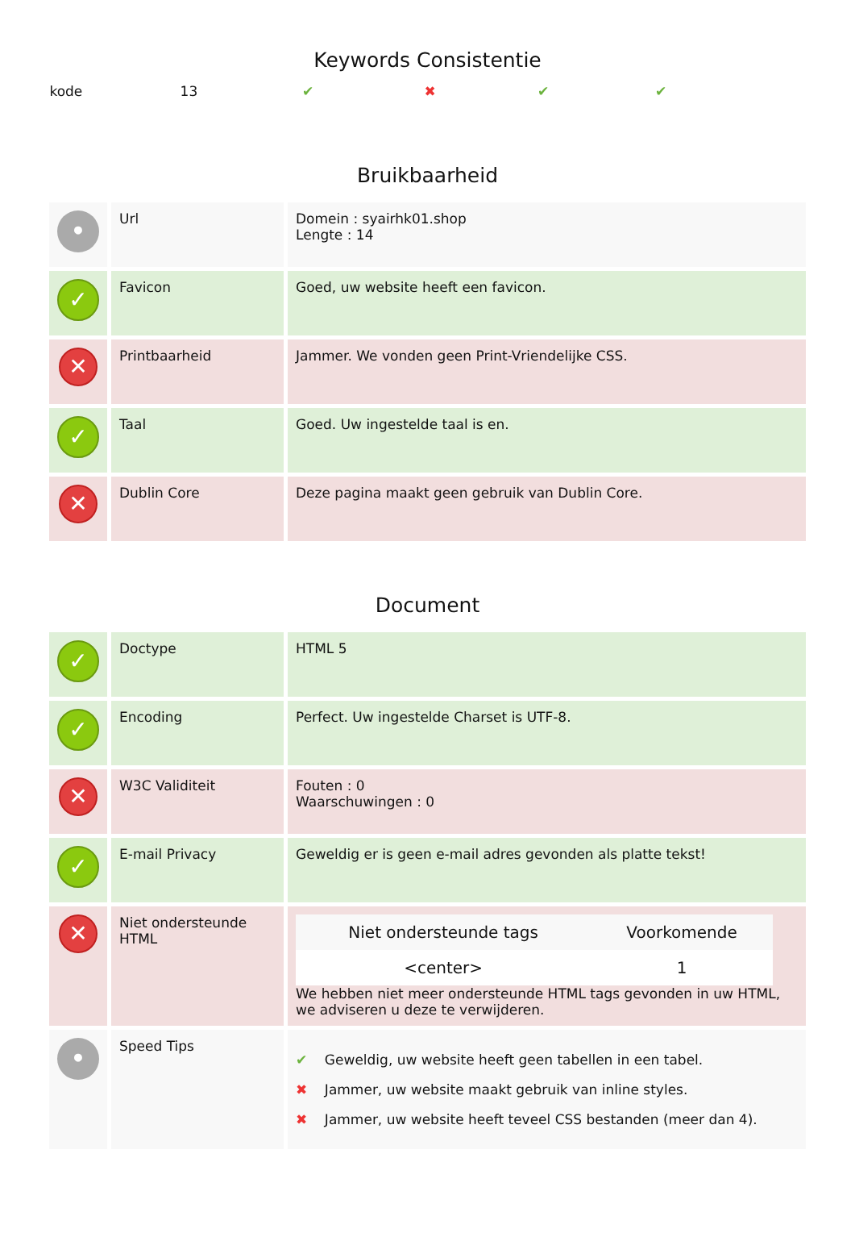Keywords Consistentie
kode 13 ✔ ✖ ✔ ✔
Bruikbaarheid
| • | Url | Domein : syairhk01.shop Lengte : 14 |
| ✓ | Favicon | Goed, uw website heeft een favicon. |
| ✕ | Printbaarheid | Jammer. We vonden geen Print-Vriendelijke CSS. |
| ✓ | Taal | Goed. Uw ingestelde taal is en. |
| ✕ | Dublin Core | Deze pagina maakt geen gebruik van Dublin Core. |
Document
| ✓ | Doctype | HTML 5 |
| ✓ | Encoding | Perfect. Uw ingestelde Charset is UTF-8. |
| ✕ | W3C Validiteit | Fouten : 0 Waarschuwingen : 0 |
| ✓ | E-mail Privacy | Geweldig er is geen e-mail adres gevonden als platte tekst! |
| ✕ | Niet ondersteunde HTML | / Niet ondersteunde tags / Voorkomende / / --- / --- / / <center> / 1 / We hebben niet meer ondersteunde HTML tags gevonden in uw HTML, we adviseren u deze te verwijderen. |
| • | Speed Tips | ✔ Geweldig, uw website heeft geen tabellen in een tabel. ✖ Jammer, uw website maakt gebruik van inline styles. ✖ Jammer, uw website heeft teveel CSS bestanden (meer dan 4). |